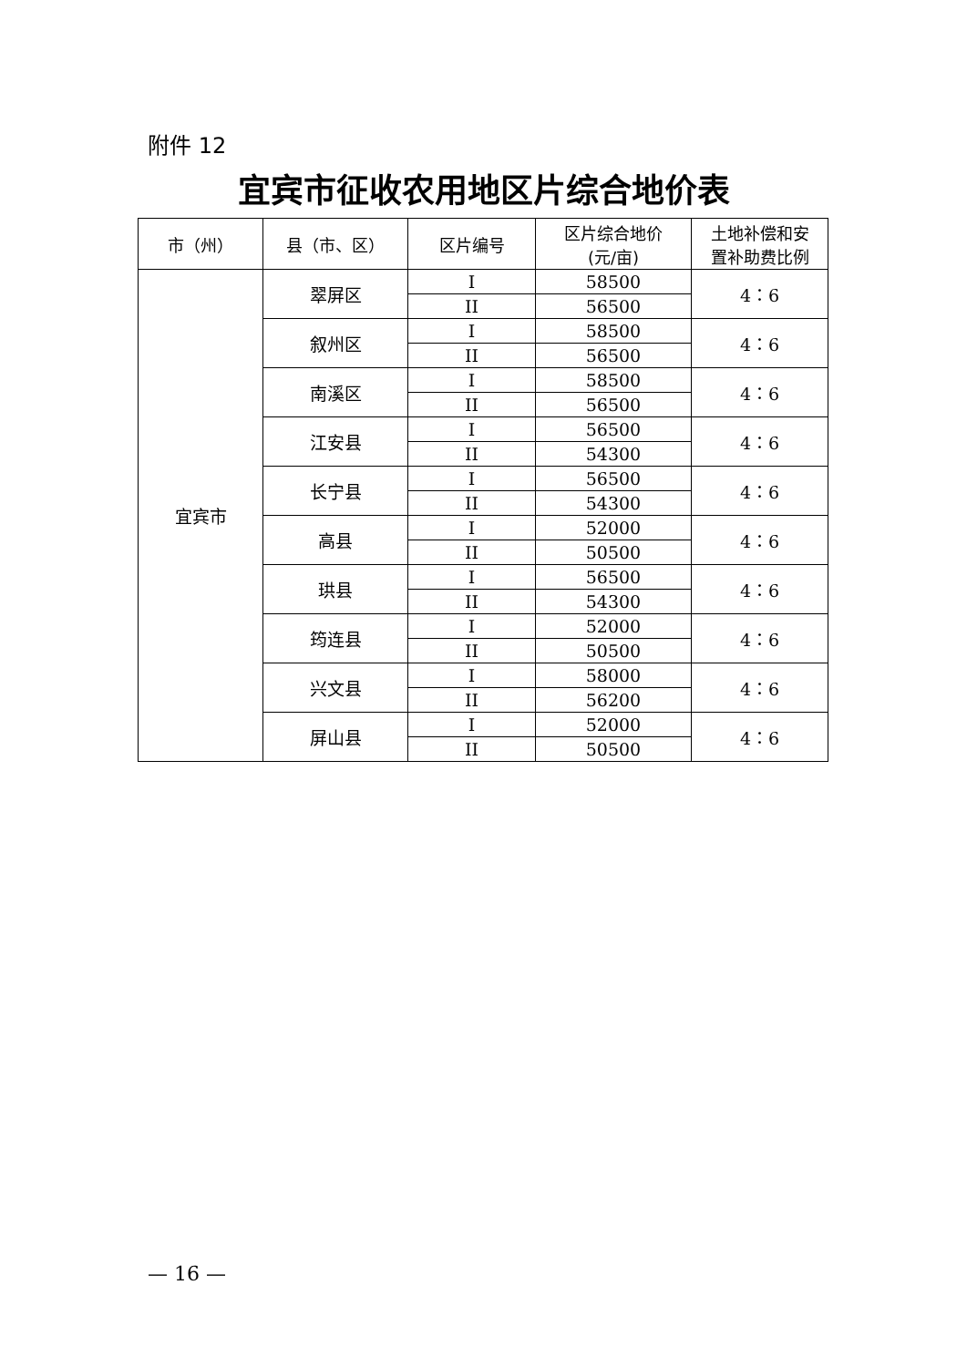附件 12
宜宾市征收农用地区片综合地价表
| 市（州） | 县（市、区） | 区片编号 | 区片综合地价 (元/亩) | 土地补偿和安 置补助费比例 |
| --- | --- | --- | --- | --- |
| 宜宾市 | 翠屏区 | I | 58500 | 4：6 |
| | | II | 56500 | |
| | 叙州区 | I | 58500 | 4：6 |
| | | II | 56500 | |
| | 南溪区 | I | 58500 | 4：6 |
| | | II | 56500 | |
| | 江安县 | I | 56500 | 4：6 |
| | | II | 54300 | |
| | 长宁县 | I | 56500 | 4：6 |
| | | II | 54300 | |
| | 高县 | I | 52000 | 4：6 |
| | | II | 50500 | |
| | 珙县 | I | 56500 | 4：6 |
| | | II | 54300 | |
| | 筠连县 | I | 52000 | 4：6 |
| | | II | 50500 | |
| | 兴文县 | I | 58000 | 4：6 |
| | | II | 56200 | |
| | 屏山县 | I | 52000 | 4：6 |
| | | II | 50500 | |
— 16 —